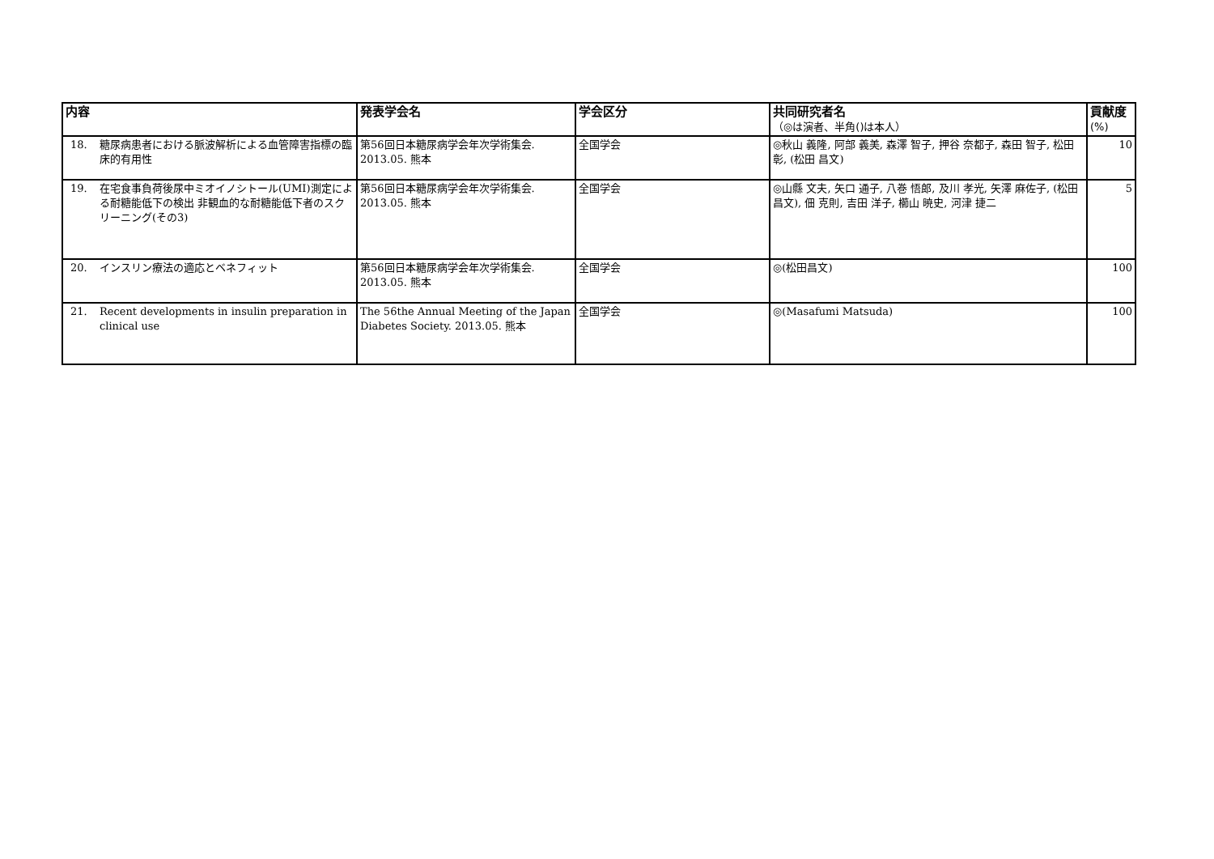| 内容 | 発表学会名 | 学会区分 | 共同研究者名 （◎は演者、半角()は本人） | 貢献度 (%) |
| --- | --- | --- | --- | --- |
| 18. 糖尿病患者における脈波解析による血管障害指標の臨床的有用性 | 第56回日本糖尿病学会年次学術集会. 2013.05. 熊本 | 全国学会 | ◎秋山 義隆, 阿部 義美, 森澤 智子, 押谷 奈都子, 森田 智子, 松田 彰, (松田 昌文) | 10 |
| 19. 在宅食事負荷後尿中ミオイノシトール(UMI)測定による耐糖能低下の検出 非観血的な耐糖能低下者のスクリーニング(その3) | 第56回日本糖尿病学会年次学術集会. 2013.05. 熊本 | 全国学会 | ◎山縣 文夫, 矢口 通子, 八巻 悟郎, 及川 孝光, 矢澤 麻佐子, (松田 昌文), 佃 克則, 吉田 洋子, 櫛山 暁史, 河津 捷二 | 5 |
| 20. インスリン療法の適応とベネフィット | 第56回日本糖尿病学会年次学術集会. 2013.05. 熊本 | 全国学会 | ◎(松田昌文) | 100 |
| 21. Recent developments in insulin preparation in clinical use | The 56the Annual Meeting of the Japan Diabetes Society. 2013.05. 熊本 | 全国学会 | ◎(Masafumi Matsuda) | 100 |